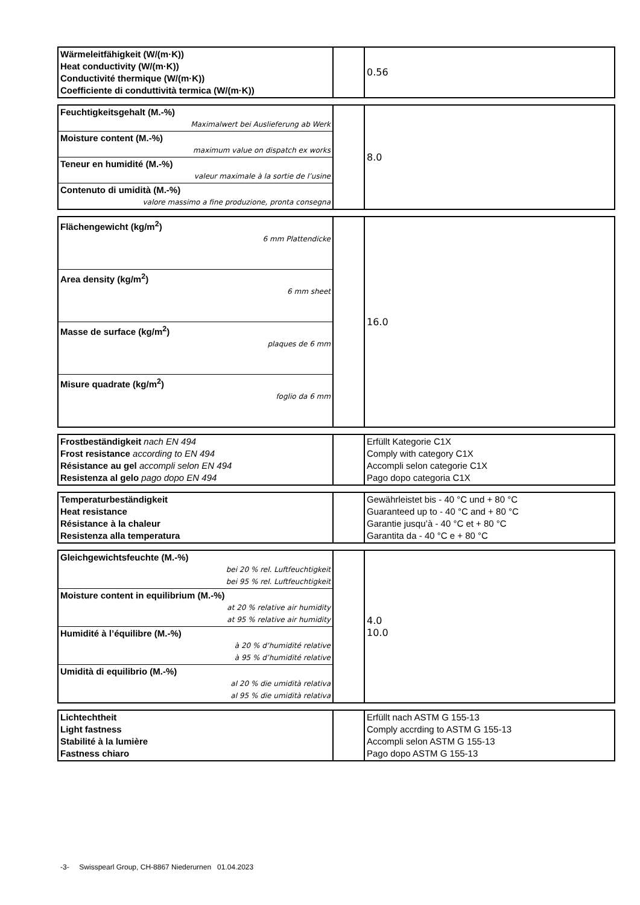| Wärmeleitfähigkeit (W/(m·K)) Heat conductivity (W/(m·K)) Conductivité thermique (W/(m·K)) Coefficiente di conduttività termica (W/(m·K)) | | 0.56 |
| Feuchtigkeitsgehalt (M.-%) Maximalwert bei Auslieferung ab Werk | | 8.0 |
| Moisture content (M.-%) maximum value on dispatch ex works | | |
| Teneur en humidité (M.-%) valeur maximale à la sortie de l’usine | | |
| Contenuto di umidità (M.-%) valore massimo a fine produzione, pronta consegna | | |
| Flächengewicht (kg/m<sup>2</sup>) 6 mm Plattendicke | | 16.0 |
| Area density (kg/m<sup>2</sup>) 6 mm sheet | | |
| Masse de surface (kg/m<sup>2</sup>) plaques de 6 mm | | |
| Misure quadrate (kg/m<sup>2</sup>) foglio da 6 mm | | |
| Frostbeständigkeit nach EN 494 Frost resistance according to EN 494 Résistance au gel accompli selon EN 494 Resistenza al gelo pago dopo EN 494 | | Erfüllt Kategorie C1X Comply with category C1X Accompli selon categorie C1X Pago dopo categoria C1X |
| Temperaturbeständigkeit Heat resistance Résistance à la chaleur Resistenza alla temperatura | | Gewährleistet bis - 40 °C und + 80 °C Guaranteed up to - 40 °C and + 80 °C Garantie jusqu’à - 40 °C et + 80 °C Garantita da - 40 °C e + 80 °C |
| Gleichgewichtsfeuchte (M.-%) bei 20 % rel. Luftfeuchtigkeit bei 95 % rel. Luftfeuchtigkeit | | 4.0 10.0 |
| Moisture content in equilibrium (M.-%) at 20 % relative air humidity at 95 % relative air humidity | | |
| Humidité à l’équilibre (M.-%) à 20 % d’humidité relative à 95 % d’humidité relative | | |
| Umidità di equilibrio (M.-%) al 20 % die umidità relativa al 95 % die umidità relativa | | |
| Lichtechtheit Light fastness Stabilité à la lumière Fastness chiaro | | Erfüllt nach ASTM G 155-13 Comply accrding to ASTM G 155-13 Accompli selon ASTM G 155-13 Pago dopo ASTM G 155-13 |
-3- Swisspearl Group, CH-8867 Niederurnen 01.04.2023